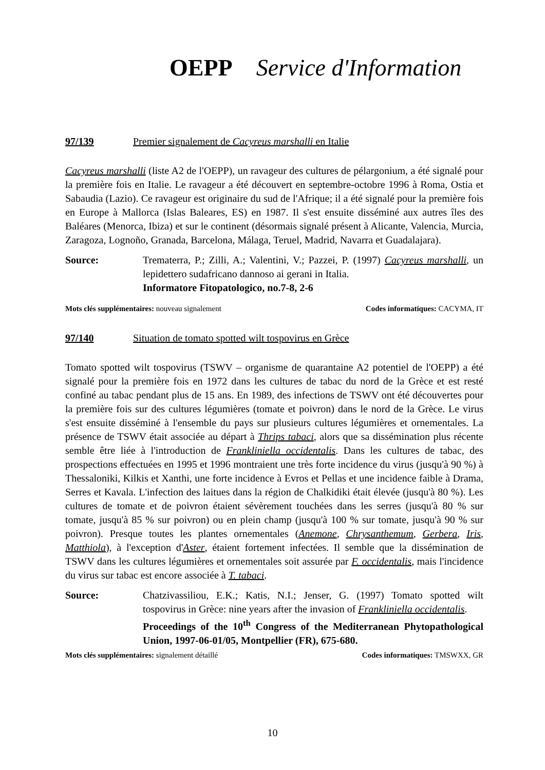OEPP Service d'Information
97/139 Premier signalement de Cacyreus marshalli en Italie
Cacyreus marshalli (liste A2 de l'OEPP), un ravageur des cultures de pélargonium, a été signalé pour la première fois en Italie. Le ravageur a été découvert en septembre-octobre 1996 à Roma, Ostia et Sabaudia (Lazio). Ce ravageur est originaire du sud de l'Afrique; il a été signalé pour la première fois en Europe à Mallorca (Islas Baleares, ES) en 1987. Il s'est ensuite disséminé aux autres îles des Baléares (Menorca, Ibiza) et sur le continent (désormais signalé présent à Alicante, Valencia, Murcia, Zaragoza, Lognoño, Granada, Barcelona, Málaga, Teruel, Madrid, Navarra et Guadalajara).
Source: Trematerra, P.; Zilli, A.; Valentini, V.; Pazzei, P. (1997) Cacyreus marshalli, un lepidettero sudafricano dannoso ai gerani in Italia.
Informatore Fitopatologico, no.7-8, 2-6
Mots clés supplémentaires: nouveau signalement Codes informatiques: CACYMA, IT
97/140 Situation de tomato spotted wilt tospovirus en Grèce
Tomato spotted wilt tospovirus (TSWV – organisme de quarantaine A2 potentiel de l'OEPP) a été signalé pour la première fois en 1972 dans les cultures de tabac du nord de la Grèce et est resté confiné au tabac pendant plus de 15 ans. En 1989, des infections de TSWV ont été découvertes pour la première fois sur des cultures légumières (tomate et poivron) dans le nord de la Grèce. Le virus s'est ensuite disséminé à l'ensemble du pays sur plusieurs cultures légumières et ornementales. La présence de TSWV était associée au départ à Thrips tabaci, alors que sa dissémination plus récente semble être liée à l'introduction de Frankliniella occidentalis. Dans les cultures de tabac, des prospections effectuées en 1995 et 1996 montraient une très forte incidence du virus (jusqu'à 90 %) à Thessaloniki, Kilkis et Xanthi, une forte incidence à Evros et Pellas et une incidence faible à Drama, Serres et Kavala. L'infection des laitues dans la région de Chalkidiki était élevée (jusqu'à 80 %). Les cultures de tomate et de poivron étaient sévèrement touchées dans les serres (jusqu'à 80 % sur tomate, jusqu'à 85 % sur poivron) ou en plein champ (jusqu'à 100 % sur tomate, jusqu'à 90 % sur poivron). Presque toutes les plantes ornementales (Anemone, Chrysanthemum, Gerbera, Iris, Matthiola), à l'exception d'Aster, étaient fortement infectées. Il semble que la dissémination de TSWV dans les cultures légumières et ornementales soit assurée par F. occidentalis, mais l'incidence du virus sur tabac est encore associée à T. tabaci.
Source: Chatzivassiliou, E.K.; Katis, N.I.; Jenser, G. (1997) Tomato spotted wilt tospovirus in Grèce: nine years after the invasion of Frankliniella occidentalis.
Proceedings of the 10<sup>th</sup> Congress of the Mediterranean Phytopathological Union, 1997-06-01/05, Montpellier (FR), 675-680.
Mots clés supplémentaires: signalement détaillé Codes informatiques: TMSWXX, GR
10